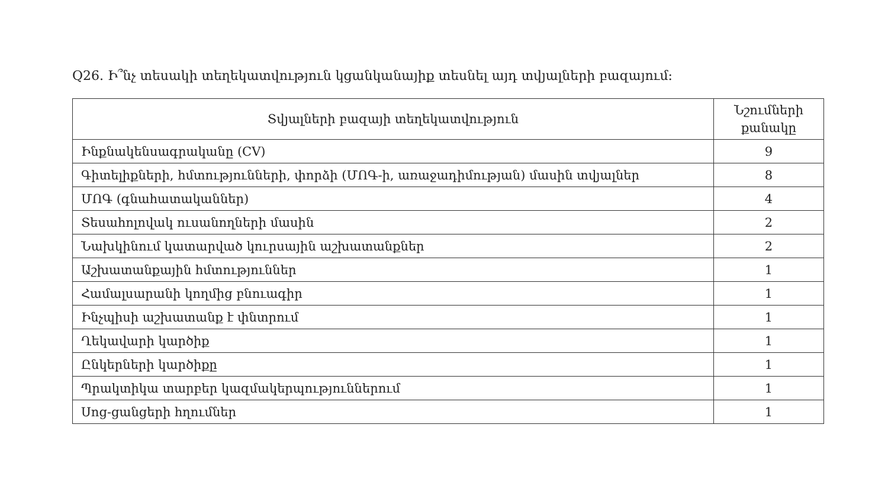Q26. Ի՞նչ տեսակի տեղեկատվություն կցանկանայիք տեսնել այդ տվյալների բազայում:
| Տվյալների բազայի տեղեկատվություն | Նշումների քանակը |
| --- | --- |
| Ինքնակենսագրականը (CV) | 9 |
| Գիտելիքների, հմտությունների, փորձի (ՄՈԳ-ի, առաջադիմության) մասին տվյալներ | 8 |
| ՄՈԳ (գնահատականներ) | 4 |
| Տեսահոլովակ ուսանողների մասին | 2 |
| Նախկինում կատարված կուրսային աշխատանքներ | 2 |
| Աշխատանքային հմտություններ | 1 |
| Համալսարանի կողմից բնուագիր | 1 |
| Ինչպիսի աշխատանք է փնտրում | 1 |
| Ղեկավարի կարծիք | 1 |
| Ընկերների կարծիքը | 1 |
| Պրակտիկա տարբեր կազմակերպություններում | 1 |
| Սոց-ցանցերի հղումներ | 1 |